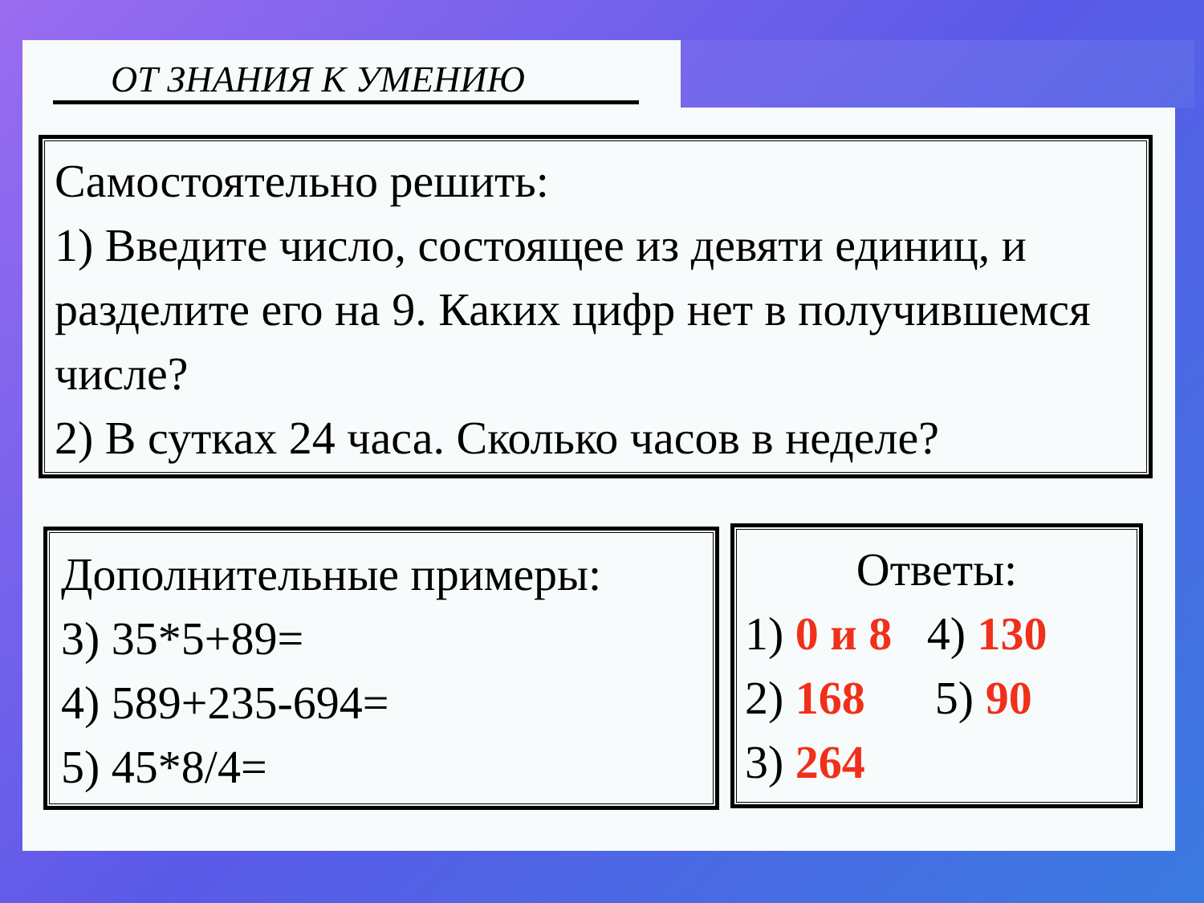ОТ ЗНАНИЯ К УМЕНИЮ
Самостоятельно решить:
1) Введите число, состоящее из девяти единиц, и разделите его на 9. Каких цифр нет в получившемся числе?
2) В сутках 24 часа. Сколько часов в неделе?
Дополнительные примеры:
3) 35*5+89=
4) 589+235-694=
5) 45*8/4=
Ответы:
1) 0 и 8 4) 130
2) 168 5) 90
3) 264